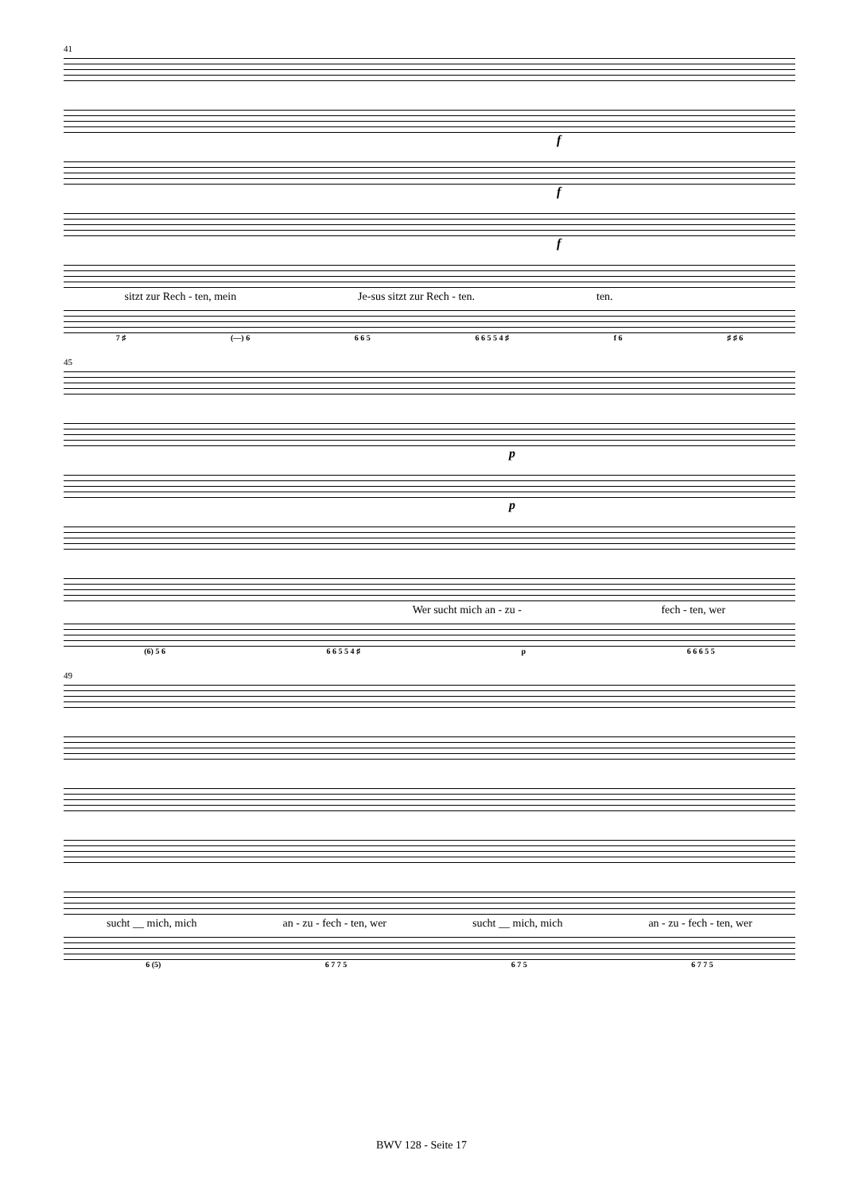41
f
f
f
sitzt zur Rech - ten, mein Je-sus sitzt zur Rech - ten. ten.
7 ♯ (—) 6 6 6 5 6 6 5 5 4 ♯ f 6 ♯ ♯ 6
45
p
p
Wer sucht mich an - zu - fech - ten, wer
(6) 5 6 6 6 5 5 4 ♯ p 6 6 6 5 5
49
sucht __ mich, mich an - zu - fech - ten, wer sucht __ mich, mich an - zu - fech - ten, wer
6 (5) 6 7 7 5 6 7 5 6 7 7 5
BWV 128 - Seite 17